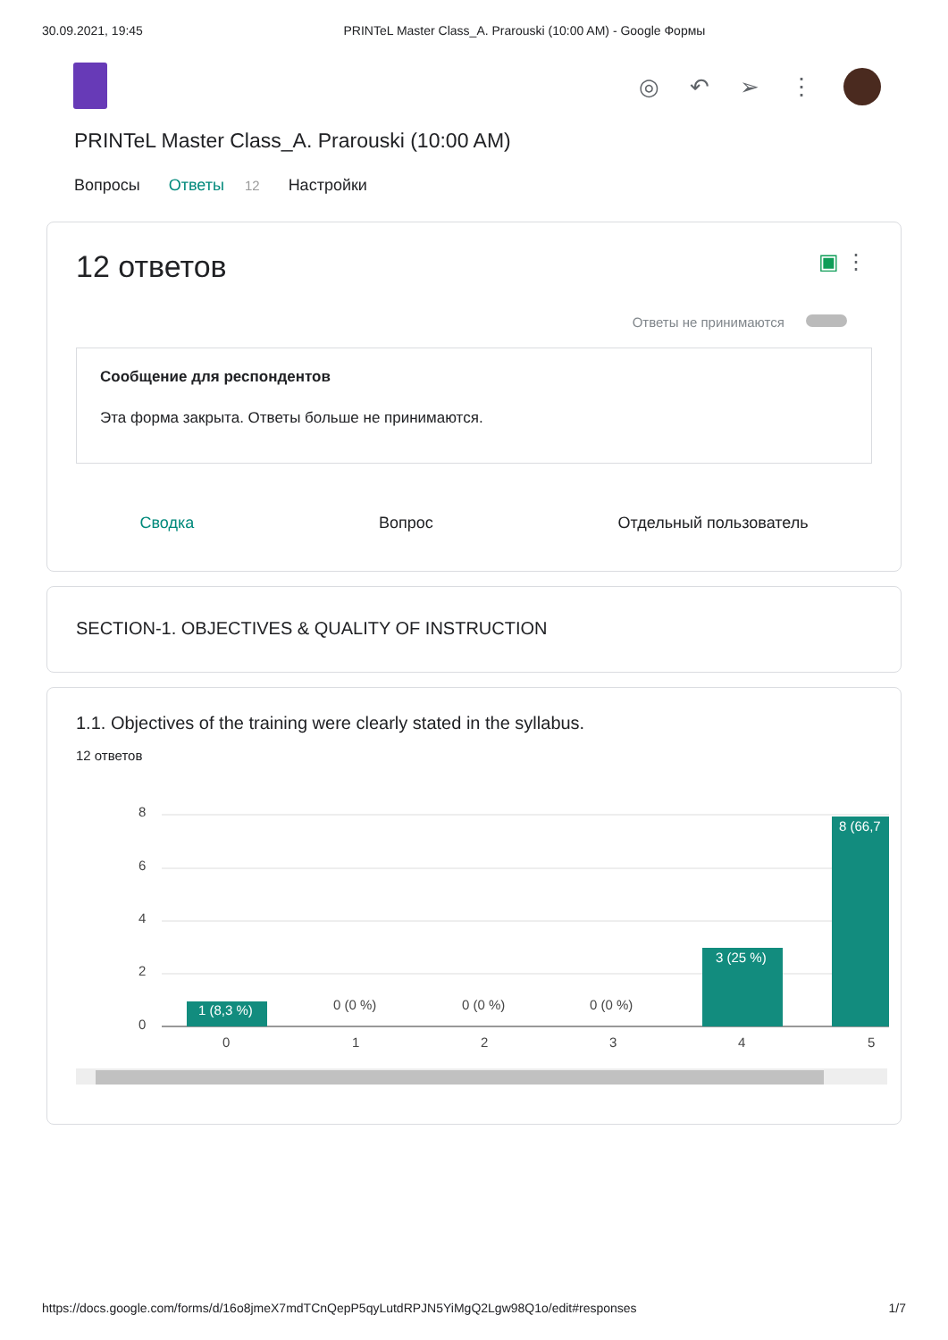30.09.2021, 19:45 PRINTeL Master Class_A. Prarouski (10:00 AM) - Google Формы
◎ ↶ ➢ ⋮
PRINTeL Master Class_A. Prarouski (10:00 AM)
Вопросы Ответы 12 Настройки
12 ответов ▣ ⋮
Ответы не принимаются
Сообщение для респондентов
Эта форма закрыта. Ответы больше не принимаются.
Сводка Вопрос Отдельный пользователь
SECTION-1. OBJECTIVES & QUALITY OF INSTRUCTION
1.1. Objectives of the training were clearly stated in the syllabus.
12 ответов
8
6
4
2
0
1 (8,3 %)
0 (0 %)
0 (0 %)
0 (0 %)
3 (25 %)
8 (66,7
0
1
2
3
4
5
https://docs.google.com/forms/d/16o8jmeX7mdTCnQepP5qyLutdRPJN5YiMgQ2Lgw98Q1o/edit#responses 1/7